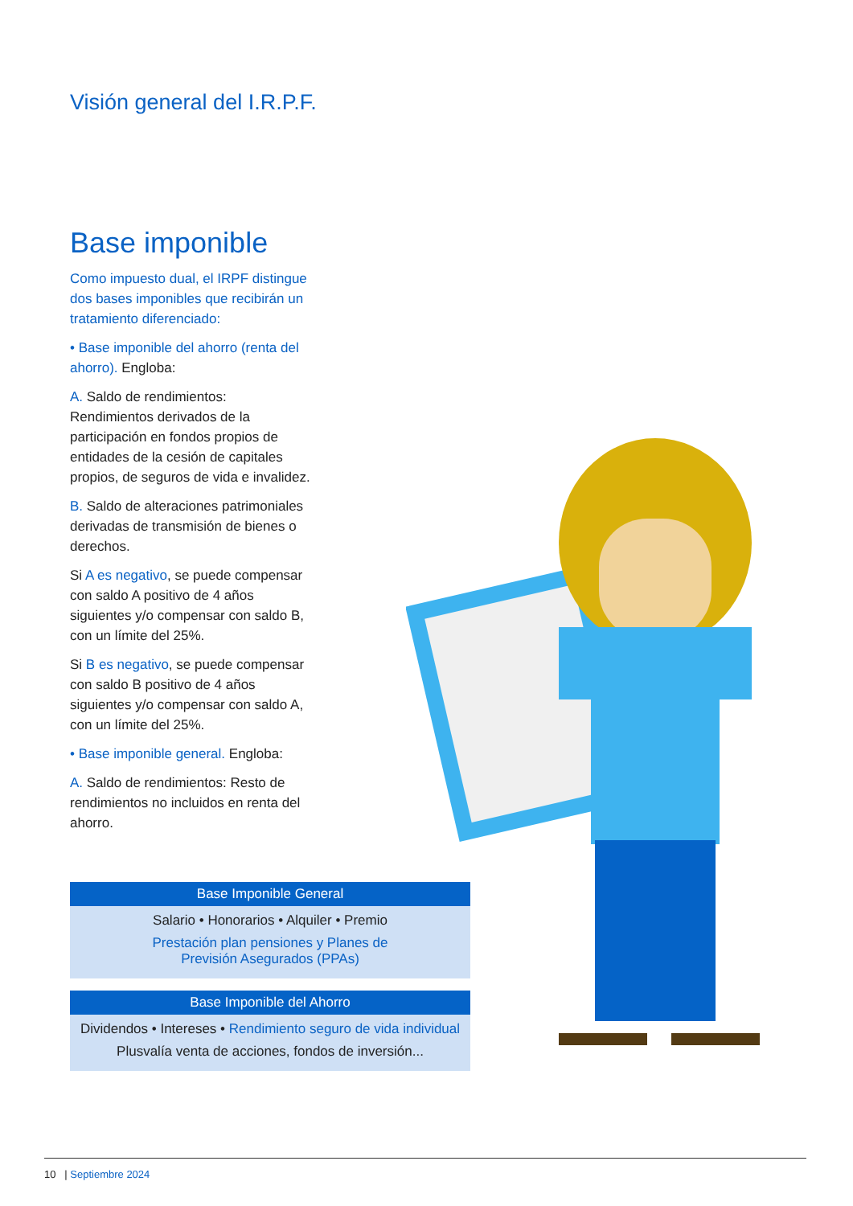Visión general del I.R.P.F.
Base imponible
Como impuesto dual, el IRPF distingue dos bases imponibles que recibirán un tratamiento diferenciado:
• Base imponible del ahorro (renta del ahorro). Engloba:
A. Saldo de rendimientos: Rendimientos derivados de la participación en fondos propios de entidades de la cesión de capitales propios, de seguros de vida e invalidez.
B. Saldo de alteraciones patrimoniales derivadas de transmisión de bienes o derechos.
Si A es negativo, se puede compensar con saldo A positivo de 4 años siguientes y/o compensar con saldo B, con un límite del 25%.
Si B es negativo, se puede compensar con saldo B positivo de 4 años siguientes y/o compensar con saldo A, con un límite del 25%.
• Base imponible general. Engloba:
A. Saldo de rendimientos: Resto de rendimientos no incluidos en renta del ahorro.
Base Imponible General
Salario • Honorarios • Alquiler • Premio
Prestación plan pensiones y Planes de
Previsión Asegurados (PPAs)
Base Imponible del Ahorro
Dividendos • Intereses • Rendimiento seguro de vida individual
Plusvalía venta de acciones, fondos de inversión...
10 | Septiembre 2024